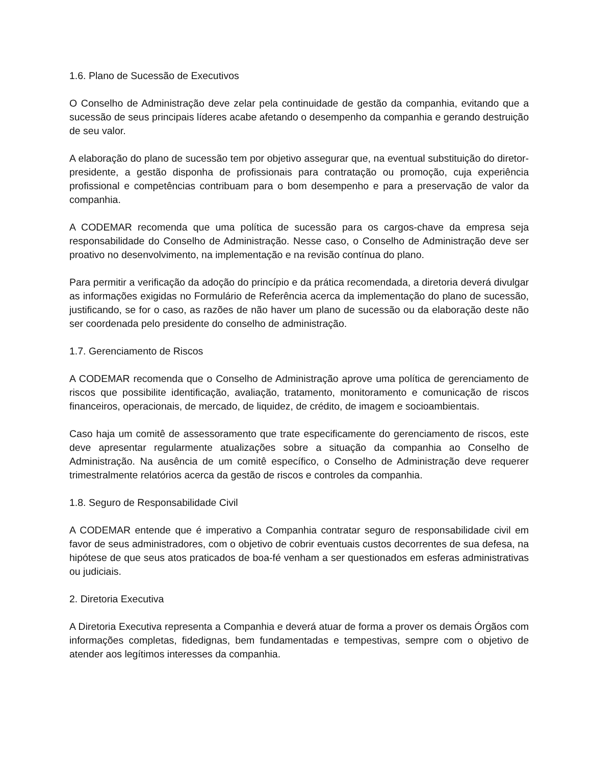1.6. Plano de Sucessão de Executivos
O Conselho de Administração deve zelar pela continuidade de gestão da companhia, evitando que a sucessão de seus principais líderes acabe afetando o desempenho da companhia e gerando destruição de seu valor.
A elaboração do plano de sucessão tem por objetivo assegurar que, na eventual substituição do diretor-presidente, a gestão disponha de profissionais para contratação ou promoção, cuja experiência profissional e competências contribuam para o bom desempenho e para a preservação de valor da companhia.
A CODEMAR recomenda que uma política de sucessão para os cargos-chave da empresa seja responsabilidade do Conselho de Administração. Nesse caso, o Conselho de Administração deve ser proativo no desenvolvimento, na implementação e na revisão contínua do plano.
Para permitir a verificação da adoção do princípio e da prática recomendada, a diretoria deverá divulgar as informações exigidas no Formulário de Referência acerca da implementação do plano de sucessão, justificando, se for o caso, as razões de não haver um plano de sucessão ou da elaboração deste não ser coordenada pelo presidente do conselho de administração.
1.7. Gerenciamento de Riscos
A CODEMAR recomenda que o Conselho de Administração aprove uma política de gerenciamento de riscos que possibilite identificação, avaliação, tratamento, monitoramento e comunicação de riscos financeiros, operacionais, de mercado, de liquidez, de crédito, de imagem e socioambientais.
Caso haja um comitê de assessoramento que trate especificamente do gerenciamento de riscos, este deve apresentar regularmente atualizações sobre a situação da companhia ao Conselho de Administração. Na ausência de um comitê específico, o Conselho de Administração deve requerer trimestralmente relatórios acerca da gestão de riscos e controles da companhia.
1.8. Seguro de Responsabilidade Civil
A CODEMAR entende que é imperativo a Companhia contratar seguro de responsabilidade civil em favor de seus administradores, com o objetivo de cobrir eventuais custos decorrentes de sua defesa, na hipótese de que seus atos praticados de boa-fé venham a ser questionados em esferas administrativas ou judiciais.
2. Diretoria Executiva
A Diretoria Executiva representa a Companhia e deverá atuar de forma a prover os demais Órgãos com informações completas, fidedignas, bem fundamentadas e tempestivas, sempre com o objetivo de atender aos legítimos interesses da companhia.